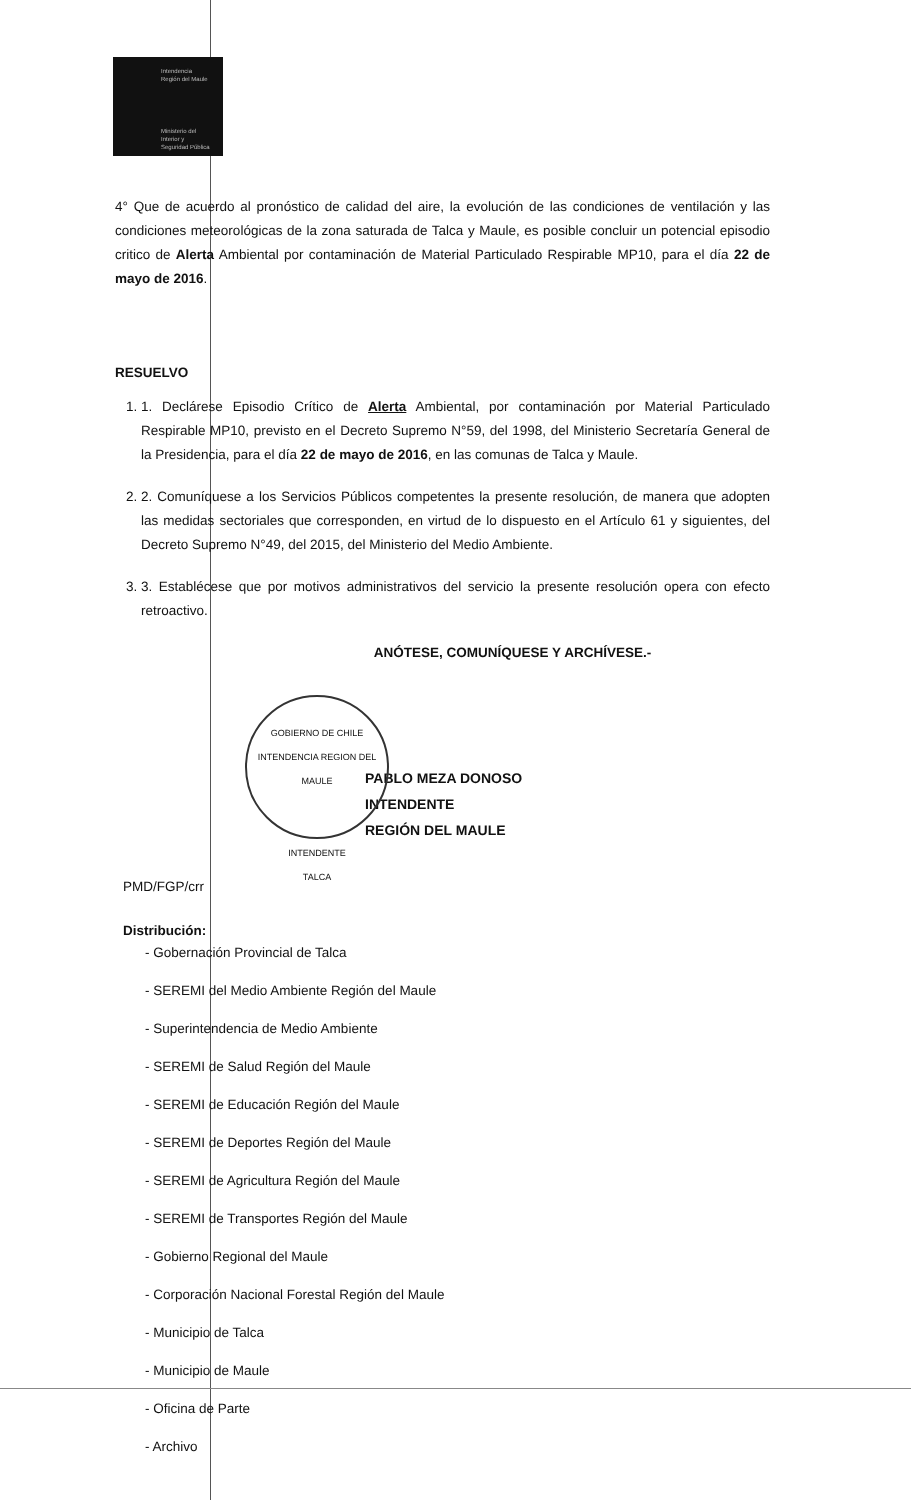Intendencia
Región del Maule
Ministerio del
Interior y
Seguridad Pública
4° Que de acuerdo al pronóstico de calidad del aire, la evolución de las condiciones de ventilación y las condiciones meteorológicas de la zona saturada de Talca y Maule, es posible concluir un potencial episodio critico de Alerta Ambiental por contaminación de Material Particulado Respirable MP10, para el día 22 de mayo de 2016.
RESUELVO
1. 1. Declárese Episodio Crítico de Alerta Ambiental, por contaminación por Material Particulado Respirable MP10, previsto en el Decreto Supremo N°59, del 1998, del Ministerio Secretaría General de la Presidencia, para el día 22 de mayo de 2016, en las comunas de Talca y Maule.
2. 2. Comuníquese a los Servicios Públicos competentes la presente resolución, de manera que adopten las medidas sectoriales que corresponden, en virtud de lo dispuesto en el Artículo 61 y siguientes, del Decreto Supremo N°49, del 2015, del Ministerio del Medio Ambiente.
3. 3. Establécese que por motivos administrativos del servicio la presente resolución opera con efecto retroactivo.
ANÓTESE, COMUNÍQUESE Y ARCHÍVESE.-
GOBIERNO DE CHILE
INTENDENCIA REGION DEL MAULE
INTENDENTE
TALCA
PABLO MEZA DONOSO
INTENDENTE
REGIÓN DEL MAULE
PMD/FGP/crr
Distribución:
- Gobernación Provincial de Talca
- SEREMI del Medio Ambiente Región del Maule
- Superintendencia de Medio Ambiente
- SEREMI de Salud Región del Maule
- SEREMI de Educación Región del Maule
- SEREMI de Deportes Región del Maule
- SEREMI de Agricultura Región del Maule
- SEREMI de Transportes Región del Maule
- Gobierno Regional del Maule
- Corporación Nacional Forestal Región del Maule
- Municipio de Talca
- Municipio de Maule
- Oficina de Parte
- Archivo